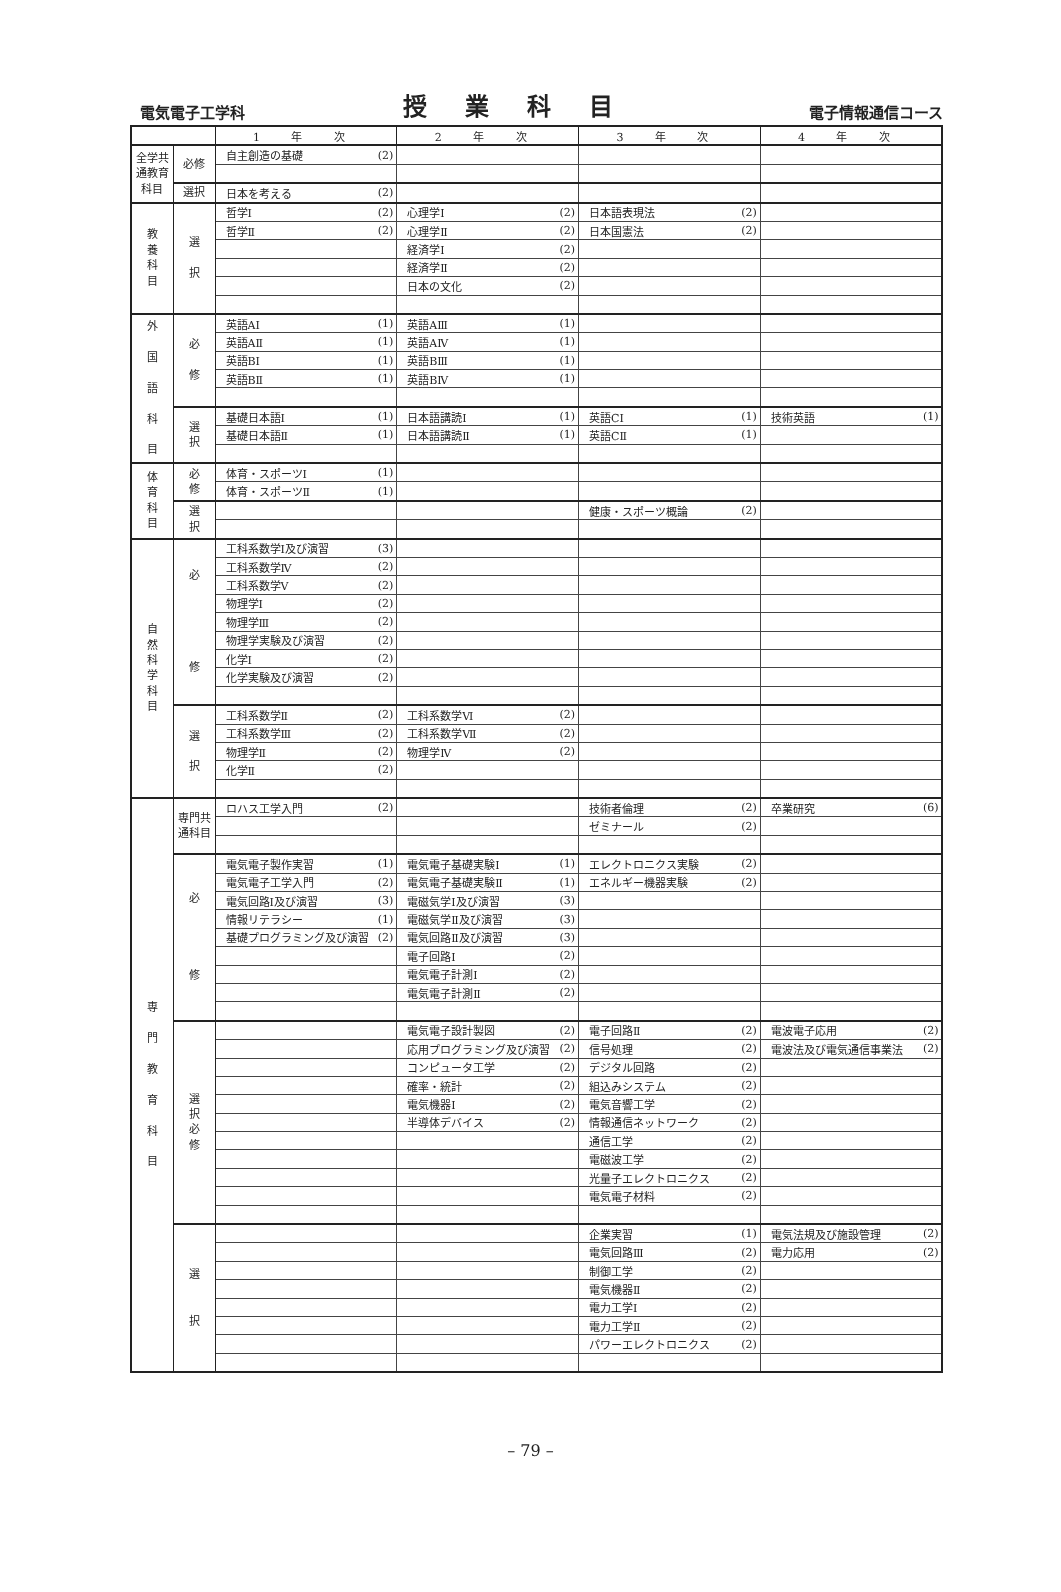電気電子工学科 授業科目 電子情報通信コース
| | | 1 年 次 | | 2 年 次 | | 3 年 次 | | 4 年 次 | |
| --- | --- | --- | --- | --- | --- | --- | --- | --- | --- |
| 全学共通教育科目 | 必修 | 自主創造の基礎 | (2) | | | | | | |
| | 選択 | 日本を考える | (2) | | | | | | |
| 教 養 科 目 | 選 択 | 哲学Ⅰ | (2) | 心理学Ⅰ | (2) | 日本語表現法 | (2) | | |
| | | 哲学Ⅱ | (2) | 心理学Ⅱ | (2) | 日本国憲法 | (2) | | |
| | | | | 経済学Ⅰ | (2) | | | | |
| | | | | 経済学Ⅱ | (2) | | | | |
| | | | | 日本の文化 | (2) | | | | |
| 外 国 語 科 目 | 必 修 | 英語AⅠ | (1) | 英語AⅢ | (1) | | | | |
| | | 英語AⅡ | (1) | 英語AⅣ | (1) | | | | |
| | | 英語BⅠ | (1) | 英語BⅢ | (1) | | | | |
| | | 英語BⅡ | (1) | 英語BⅣ | (1) | | | | |
| | 選 択 | 基礎日本語Ⅰ | (1) | 日本語講読Ⅰ | (1) | 英語CⅠ | (1) | 技術英語 | (1) |
| | | 基礎日本語Ⅱ | (1) | 日本語講読Ⅱ | (1) | 英語CⅡ | (1) | | |
| 体 育 科 目 | 必 修 | 体育・スポーツⅠ | (1) | | | | | | |
| | | 体育・スポーツⅡ | (1) | | | | | | |
| | 選 択 | | | | | 健康・スポーツ概論 | (2) | | |
| 自 然 科 学 科 目 | 必 修 | 工科系数学Ⅰ及び演習 | (3) | | | | | | |
| | | 工科系数学Ⅳ | (2) | | | | | | |
| | | 工科系数学Ⅴ | (2) | | | | | | |
| | | 物理学Ⅰ | (2) | | | | | | |
| | | 物理学Ⅲ | (2) | | | | | | |
| | | 物理学実験及び演習 | (2) | | | | | | |
| | | 化学Ⅰ | (2) | | | | | | |
| | | 化学実験及び演習 | (2) | | | | | | |
| | 選 択 | 工科系数学Ⅱ | (2) | 工科系数学Ⅵ | (2) | | | | |
| | | 工科系数学Ⅲ | (2) | 工科系数学Ⅶ | (2) | | | | |
| | | 物理学Ⅱ | (2) | 物理学Ⅳ | (2) | | | | |
| | | 化学Ⅱ | (2) | | | | | | |
| 専 門 教 育 科 目 | 専門共通科目 | ロハス工学入門 | (2) | | | 技術者倫理 | (2) | 卒業研究 | (6) |
| | | | | | | ゼミナール | (2) | | |
| | 必 修 | 電気電子製作実習 | (1) | 電気電子基礎実験Ⅰ | (1) | エレクトロニクス実験 | (2) | | |
| | | 電気電子工学入門 | (2) | 電気電子基礎実験Ⅱ | (1) | エネルギー機器実験 | (2) | | |
| | | 電気回路Ⅰ及び演習 | (3) | 電磁気学Ⅰ及び演習 | (3) | | | | |
| | | 情報リテラシー | (1) | 電磁気学Ⅱ及び演習 | (3) | | | | |
| | | 基礎プログラミング及び演習 | (2) | 電気回路Ⅱ及び演習 | (3) | | | | |
| | | | | 電子回路Ⅰ | (2) | | | | |
| | | | | 電気電子計測Ⅰ | (2) | | | | |
| | | | | 電気電子計測Ⅱ | (2) | | | | |
| | 選 択 必 修 | | | 電気電子設計製図 | (2) | 電子回路Ⅱ | (2) | 電波電子応用 | (2) |
| | | | | 応用プログラミング及び演習 | (2) | 信号処理 | (2) | 電波法及び電気通信事業法 | (2) |
| | | | | コンピュータ工学 | (2) | デジタル回路 | (2) | | |
| | | | | 確率・統計 | (2) | 組込みシステム | (2) | | |
| | | | | 電気機器Ⅰ | (2) | 電気音響工学 | (2) | | |
| | | | | 半導体デバイス | (2) | 情報通信ネットワーク | (2) | | |
| | | | | | | 通信工学 | (2) | | |
| | | | | | | 電磁波工学 | (2) | | |
| | | | | | | 光量子エレクトロニクス | (2) | | |
| | | | | | | 電気電子材料 | (2) | | |
| | 選 択 | | | | | 企業実習 | (1) | 電気法規及び施設管理 | (2) |
| | | | | | | 電気回路Ⅲ | (2) | 電力応用 | (2) |
| | | | | | | 制御工学 | (2) | | |
| | | | | | | 電気機器Ⅱ | (2) | | |
| | | | | | | 電力工学Ⅰ | (2) | | |
| | | | | | | 電力工学Ⅱ | (2) | | |
| | | | | | | パワーエレクトロニクス | (2) | | |
– 79 –